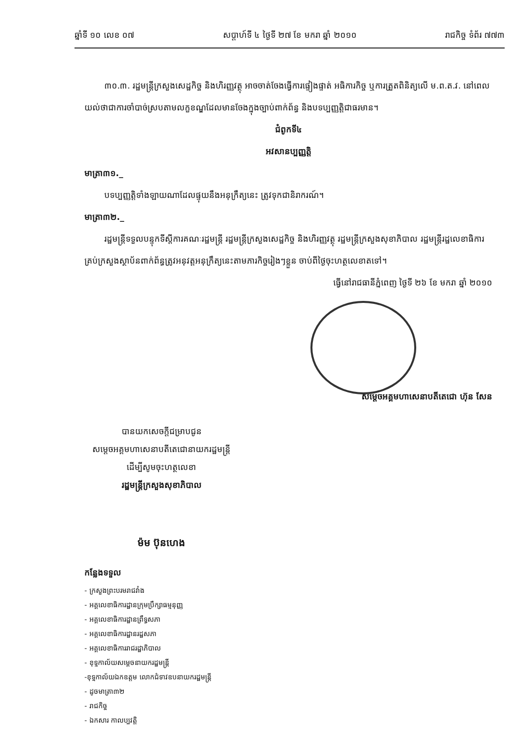ឆ្នាំទី ១០ លេខ ០៧ សប្តាហ៍ទី ៤ ថ្ងៃទី ២៧ ខែ មករា ឆ្នាំ ២០១០ រាជកិច្ច ទំព័រ ៧៧៣
៣០.៣. រដ្ឋមន្ត្រីក្រសួងសេដ្ឋកិច្ច និងហិរញ្ញវត្ថុ អាចចាត់ចែងធ្វើការផ្ទៀងផ្ទាត់ អធិការកិច្ច ឬការត្រួតពិនិត្យលើ ម.ព.ត.វ. នៅពេលយល់ថាជាការចាំបាច់ស្របតាមលក្ខខណ្ឌដែលមានចែងក្នុងច្បាប់ពាក់ព័ន្ធ និងបទប្បញ្ញត្តិជាធរមាន។
ជំពូកទី៤
អវសានប្បញ្ញត្តិ
មាត្រា៣១._
បទប្បញ្ញត្តិទាំងឡាយណាដែលផ្ទុយនឹងអនុក្រឹត្យនេះ ត្រូវទុកជានិរាករណ៍។
មាត្រា៣២._
រដ្ឋមន្ត្រីទទួលបន្ទុកទីស្តីការគណៈរដ្ឋមន្ត្រី រដ្ឋមន្ត្រីក្រសួងសេដ្ឋកិច្ច និងហិរញ្ញវត្ថុ រដ្ឋមន្ត្រីក្រសួងសុខាភិបាល រដ្ឋមន្ត្រីរដ្ឋលេខាធិការ គ្រប់ក្រសួងស្ថាប័នពាក់ព័ន្ធត្រូវអនុវត្តអនុក្រឹត្យនេះតាមភារកិច្ចរៀងៗខ្លួន ចាប់ពីថ្ងៃចុះហត្ថលេខាតទៅ។
ធ្វើនៅរាជធានីភ្នំពេញ ថ្ងៃទី ២៦ ខែ មករា ឆ្នាំ ២០១០
សម្តេចអគ្គមហាសេនាបតីតេជោ ហ៊ុន សែន
បានយកសេចក្តីជម្រាបជូន
សម្តេចអគ្គមហាសេនាបតីតេជោនាយករដ្ឋមន្ត្រី
ដើម្បីសូមចុះហត្ថលេខា
រដ្ឋមន្ត្រីក្រសួងសុខាភិបាល
ម៉ម ប៊ុនហេង
កន្លែងទទួល
- ក្រសួងព្រះបរមរាជវាំង
- អគ្គលេខាធិការដ្ឋានក្រុមប្រឹក្សាធម្មនុញ្ញ
- អគ្គលេខាធិការដ្ឋានព្រឹទ្ធសភា
- អគ្គលេខាធិការដ្ឋានរដ្ឋសភា
- អគ្គលេខាធិការរាជរដ្ឋាភិបាល
- ខុទ្ទកាល័យសម្តេចនាយករដ្ឋមន្ត្រី
-ខុទ្ទកាល័យឯកឧត្តម លោកជំទាវឧបនាយករដ្ឋមន្ត្រី
- ដូចមាត្រា៣២
- រាជកិច្ច
- ឯកសារ កាលប្បវត្តិ